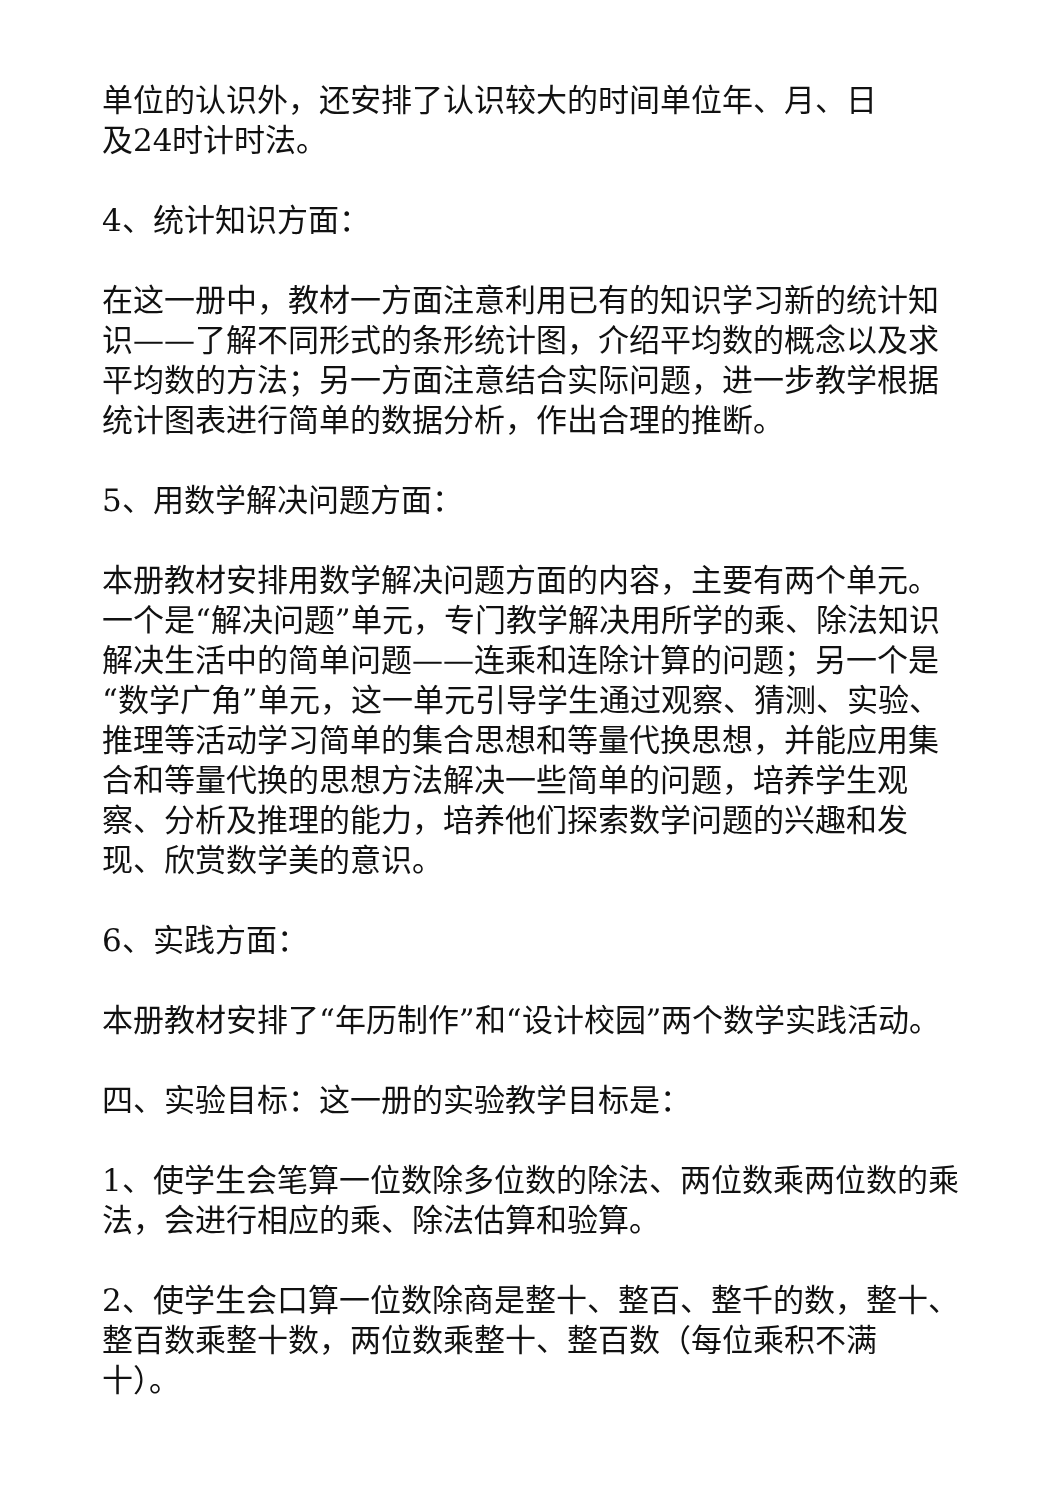单位的认识外，还安排了认识较大的时间单位年、月、日
及24时计时法。
4、统计知识方面：
在这一册中，教材一方面注意利用已有的知识学习新的统计知识——了解不同形式的条形统计图，介绍平均数的概念以及求平均数的方法；另一方面注意结合实际问题，进一步教学根据统计图表进行简单的数据分析，作出合理的推断。
5、用数学解决问题方面：
本册教材安排用数学解决问题方面的内容，主要有两个单元。一个是“解决问题”单元，专门教学解决用所学的乘、除法知识解决生活中的简单问题——连乘和连除计算的问题；另一个是“数学广角”单元，这一单元引导学生通过观察、猜测、实验、推理等活动学习简单的集合思想和等量代换思想，并能应用集合和等量代换的思想方法解决一些简单的问题，培养学生观察、分析及推理的能力，培养他们探索数学问题的兴趣和发现、欣赏数学美的意识。
6、实践方面：
本册教材安排了“年历制作”和“设计校园”两个数学实践活动。
四、实验目标：这一册的实验教学目标是：
1、使学生会笔算一位数除多位数的除法、两位数乘两位数的乘法，会进行相应的乘、除法估算和验算。
2、使学生会口算一位数除商是整十、整百、整千的数，整十、整百数乘整十数，两位数乘整十、整百数（每位乘积不满
十）。